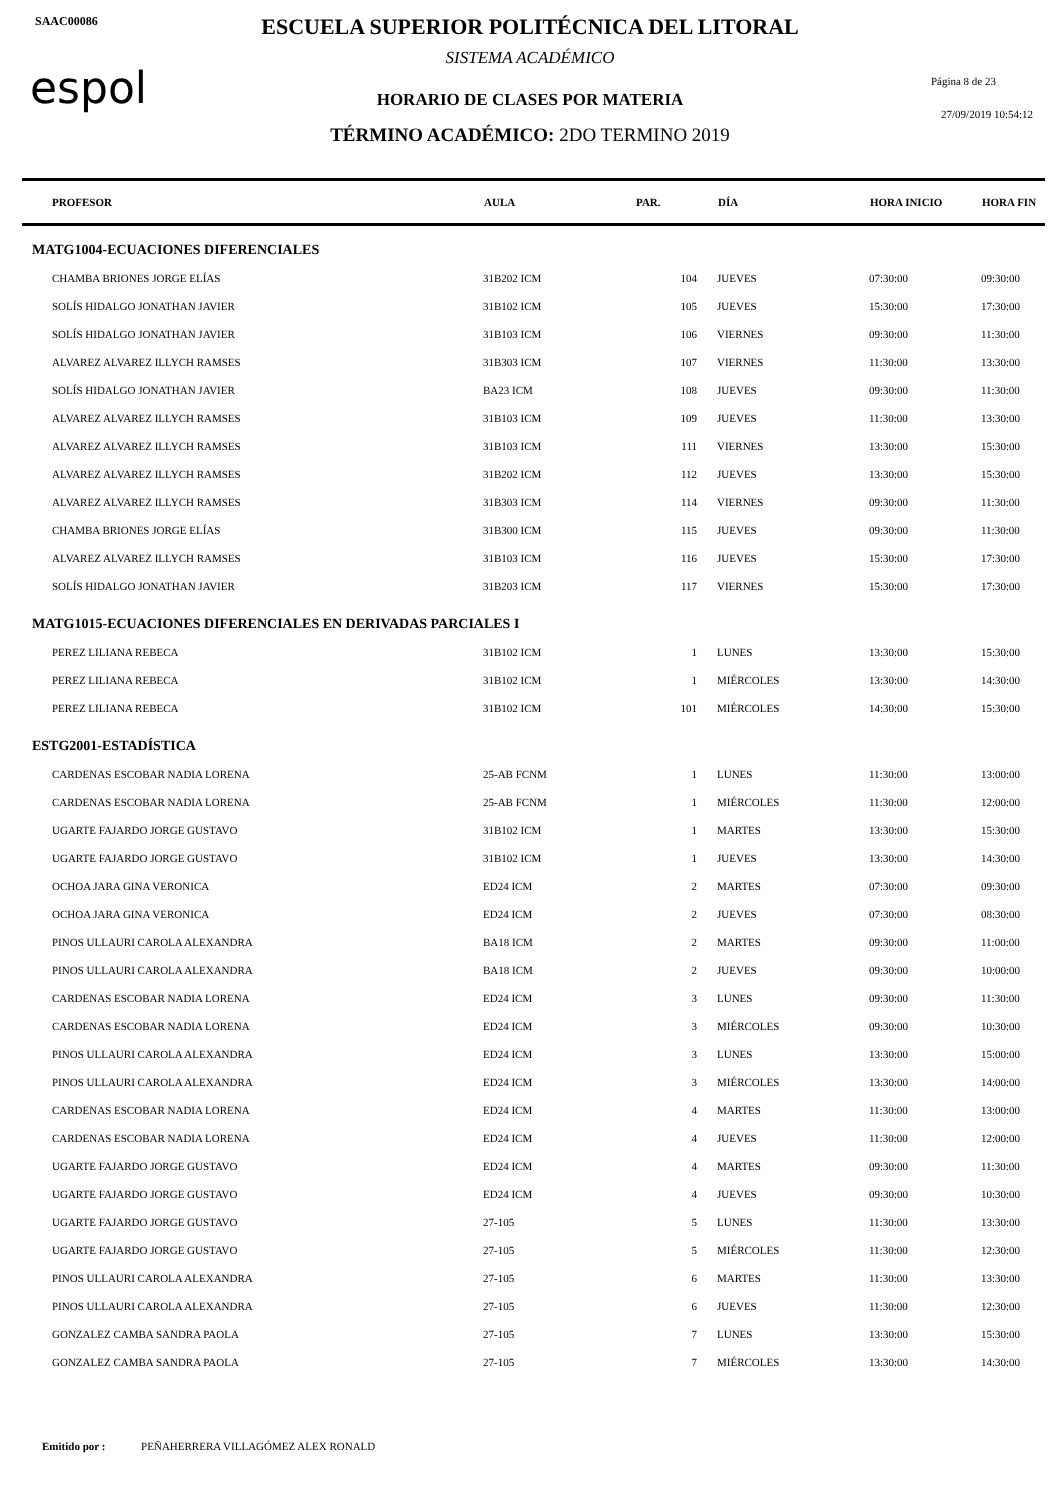SAAC00086
espol
ESCUELA SUPERIOR POLITÉCNICA DEL LITORAL
SISTEMA ACADÉMICO
HORARIO DE CLASES POR MATERIA
TÉRMINO ACADÉMICO: 2DO TERMINO 2019
Página 8 de 23
27/09/2019 10:54:12
| PROFESOR | AULA | PAR. | DÍA | HORA INICIO | HORA FIN |
| --- | --- | --- | --- | --- | --- |
| MATG1004-ECUACIONES DIFERENCIALES | | | | | |
| CHAMBA BRIONES JORGE ELÍAS | 31B202 ICM | 104 | JUEVES | 07:30:00 | 09:30:00 |
| SOLÍS HIDALGO JONATHAN JAVIER | 31B102 ICM | 105 | JUEVES | 15:30:00 | 17:30:00 |
| SOLÍS HIDALGO JONATHAN JAVIER | 31B103 ICM | 106 | VIERNES | 09:30:00 | 11:30:00 |
| ALVAREZ ALVAREZ ILLYCH RAMSES | 31B303 ICM | 107 | VIERNES | 11:30:00 | 13:30:00 |
| SOLÍS HIDALGO JONATHAN JAVIER | BA23 ICM | 108 | JUEVES | 09:30:00 | 11:30:00 |
| ALVAREZ ALVAREZ ILLYCH RAMSES | 31B103 ICM | 109 | JUEVES | 11:30:00 | 13:30:00 |
| ALVAREZ ALVAREZ ILLYCH RAMSES | 31B103 ICM | 111 | VIERNES | 13:30:00 | 15:30:00 |
| ALVAREZ ALVAREZ ILLYCH RAMSES | 31B202 ICM | 112 | JUEVES | 13:30:00 | 15:30:00 |
| ALVAREZ ALVAREZ ILLYCH RAMSES | 31B303 ICM | 114 | VIERNES | 09:30:00 | 11:30:00 |
| CHAMBA BRIONES JORGE ELÍAS | 31B300 ICM | 115 | JUEVES | 09:30:00 | 11:30:00 |
| ALVAREZ ALVAREZ ILLYCH RAMSES | 31B103 ICM | 116 | JUEVES | 15:30:00 | 17:30:00 |
| SOLÍS HIDALGO JONATHAN JAVIER | 31B203 ICM | 117 | VIERNES | 15:30:00 | 17:30:00 |
| MATG1015-ECUACIONES DIFERENCIALES EN DERIVADAS PARCIALES I | | | | | |
| PEREZ LILIANA REBECA | 31B102 ICM | 1 | LUNES | 13:30:00 | 15:30:00 |
| PEREZ LILIANA REBECA | 31B102 ICM | 1 | MIÉRCOLES | 13:30:00 | 14:30:00 |
| PEREZ LILIANA REBECA | 31B102 ICM | 101 | MIÉRCOLES | 14:30:00 | 15:30:00 |
| ESTG2001-ESTADÍSTICA | | | | | |
| CARDENAS ESCOBAR NADIA LORENA | 25-AB FCNM | 1 | LUNES | 11:30:00 | 13:00:00 |
| CARDENAS ESCOBAR NADIA LORENA | 25-AB FCNM | 1 | MIÉRCOLES | 11:30:00 | 12:00:00 |
| UGARTE FAJARDO JORGE GUSTAVO | 31B102 ICM | 1 | MARTES | 13:30:00 | 15:30:00 |
| UGARTE FAJARDO JORGE GUSTAVO | 31B102 ICM | 1 | JUEVES | 13:30:00 | 14:30:00 |
| OCHOA JARA GINA VERONICA | ED24 ICM | 2 | MARTES | 07:30:00 | 09:30:00 |
| OCHOA JARA GINA VERONICA | ED24 ICM | 2 | JUEVES | 07:30:00 | 08:30:00 |
| PINOS ULLAURI CAROLA ALEXANDRA | BA18 ICM | 2 | MARTES | 09:30:00 | 11:00:00 |
| PINOS ULLAURI CAROLA ALEXANDRA | BA18 ICM | 2 | JUEVES | 09:30:00 | 10:00:00 |
| CARDENAS ESCOBAR NADIA LORENA | ED24 ICM | 3 | LUNES | 09:30:00 | 11:30:00 |
| CARDENAS ESCOBAR NADIA LORENA | ED24 ICM | 3 | MIÉRCOLES | 09:30:00 | 10:30:00 |
| PINOS ULLAURI CAROLA ALEXANDRA | ED24 ICM | 3 | LUNES | 13:30:00 | 15:00:00 |
| PINOS ULLAURI CAROLA ALEXANDRA | ED24 ICM | 3 | MIÉRCOLES | 13:30:00 | 14:00:00 |
| CARDENAS ESCOBAR NADIA LORENA | ED24 ICM | 4 | MARTES | 11:30:00 | 13:00:00 |
| CARDENAS ESCOBAR NADIA LORENA | ED24 ICM | 4 | JUEVES | 11:30:00 | 12:00:00 |
| UGARTE FAJARDO JORGE GUSTAVO | ED24 ICM | 4 | MARTES | 09:30:00 | 11:30:00 |
| UGARTE FAJARDO JORGE GUSTAVO | ED24 ICM | 4 | JUEVES | 09:30:00 | 10:30:00 |
| UGARTE FAJARDO JORGE GUSTAVO | 27-105 | 5 | LUNES | 11:30:00 | 13:30:00 |
| UGARTE FAJARDO JORGE GUSTAVO | 27-105 | 5 | MIÉRCOLES | 11:30:00 | 12:30:00 |
| PINOS ULLAURI CAROLA ALEXANDRA | 27-105 | 6 | MARTES | 11:30:00 | 13:30:00 |
| PINOS ULLAURI CAROLA ALEXANDRA | 27-105 | 6 | JUEVES | 11:30:00 | 12:30:00 |
| GONZALEZ CAMBA SANDRA PAOLA | 27-105 | 7 | LUNES | 13:30:00 | 15:30:00 |
| GONZALEZ CAMBA SANDRA PAOLA | 27-105 | 7 | MIÉRCOLES | 13:30:00 | 14:30:00 |
Emitido por : PEÑAHERRERA VILLAGÓMEZ ALEX RONALD